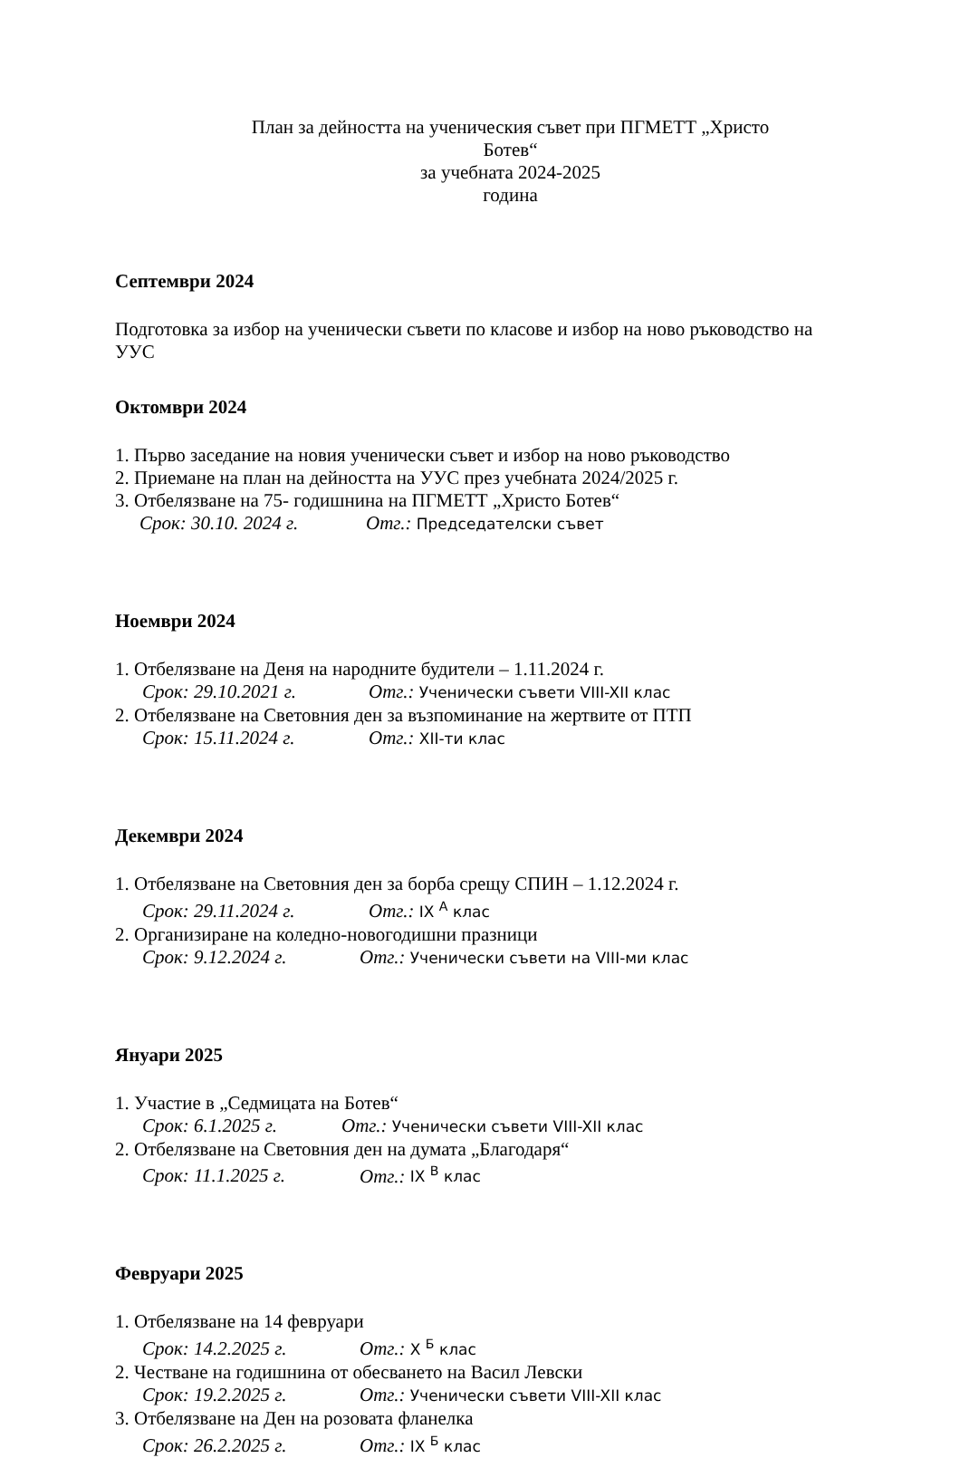План за дейността на ученическия съвет при ПГМЕТТ „Христо
Ботев“
за учебната 2024-2025
година
Септември 2024
Подготовка за избор на ученически съвети по класове и избор на ново ръководство на УУС
Октомври 2024
1. Първо заседание на новия ученически съвет и избор на ново ръководство
2. Приемане на план на дейността на УУС през учебната 2024/2025 г.
3. Отбелязване на 75- годишнина на ПГМЕТТ „Христо Ботев“
Срок: 30.10. 2024 г. Отг.: Председателски съвет
Ноември 2024
1. Отбелязване на Деня на народните будители – 1.11.2024 г.
Срок: 29.10.2021 г. Отг.: Ученически съвети VIII-XII клас
2. Отбелязване на Световния ден за възпоминание на жертвите от ПТП
Срок: 15.11.2024 г. Отг.: XII-ти клас
Декември 2024
1. Отбелязване на Световния ден за борба срещу СПИН – 1.12.2024 г.
Срок: 29.11.2024 г. Отг.: IX <sup>А</sup> клас
2. Организиране на коледно-новогодишни празници
Срок: 9.12.2024 г. Отг.: Ученически съвети на VIII-ми клас
Януари 2025
1. Участие в „Седмицата на Ботев“
Срок: 6.1.2025 г. Отг.: Ученически съвети VIII-XII клас
2. Отбелязване на Световния ден на думата „Благодаря“
Срок: 11.1.2025 г. Отг.: IX <sup>В</sup> клас
Февруари 2025
1. Отбелязване на 14 февруари
Срок: 14.2.2025 г. Отг.: X <sup>Б</sup> клас
2. Честване на годишнина от обесването на Васил Левски
Срок: 19.2.2025 г. Отг.: Ученически съвети VIII-XII клас
3. Отбелязване на Ден на розовата фланелка
Срок: 26.2.2025 г. Отг.: IX <sup>Б</sup> клас